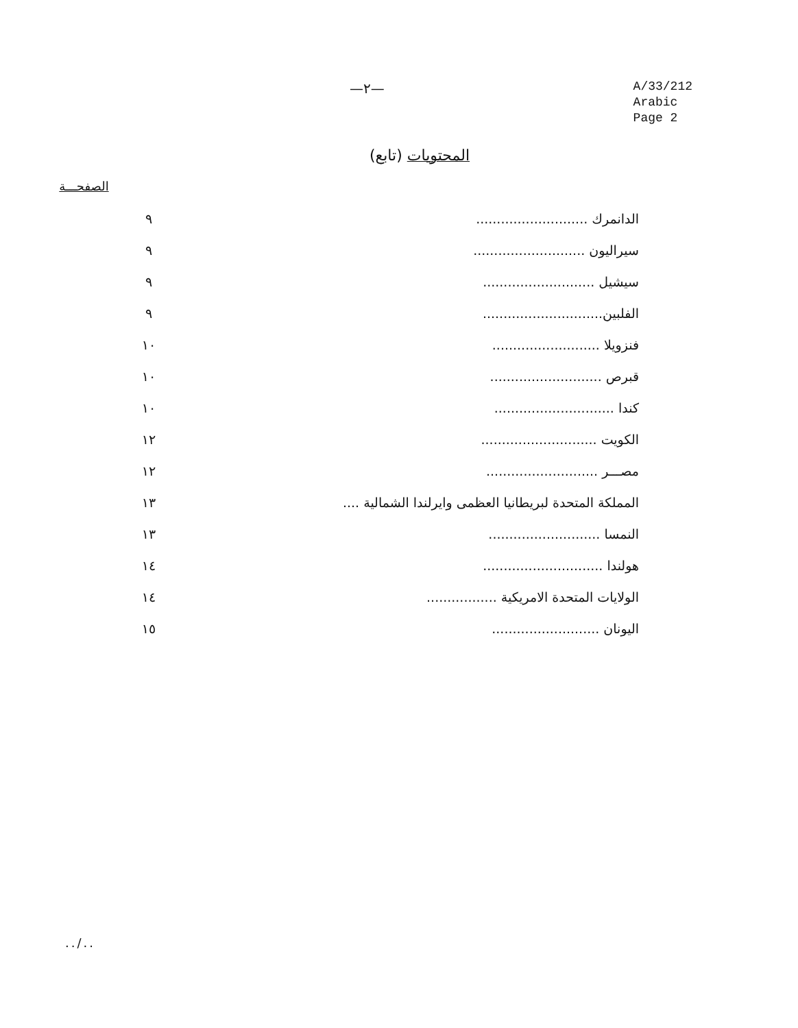—٢—
A/33/212
Arabic
Page 2
المحتويات (تابع)
الصفحـــة
الدانمرك ...........................
٩
سيراليون ...........................
٩
سيشيل ........................... ٩
الفلبين.............................
٩
فنزويلا ..........................
١٠
قبرص ........................... ١٠
كندا .............................
١٠
الكويت ............................
١٢
مصـــر ...........................
١٢
المملكة المتحدة لبريطانيا العظمى وايرلندا الشمالية ....
١٣
النمسا ...........................
١٣
هولندا .............................
١٤
الولايات المتحدة الامريكية .................
١٤
اليونان ..........................
١٥
../..